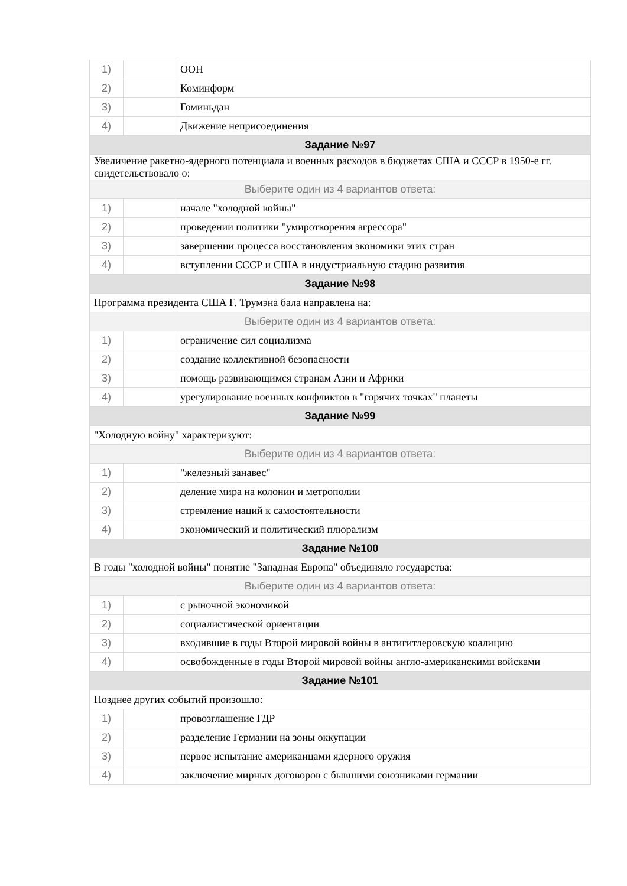| 1) | | ООН |
| 2) | | Коминформ |
| 3) | | Гоминьдан |
| 4) | | Движение неприсоединения |
| Задание №97 | | |
| Увеличение ракетно-ядерного потенциала и военных расходов в бюджетах США и СССР в 1950-е гг. свидетельствовало о: | | |
| Выберите один из 4 вариантов ответа: | | |
| 1) | | начале "холодной войны" |
| 2) | | проведении политики "умиротворения агрессора" |
| 3) | | завершении процесса восстановления экономики этих стран |
| 4) | | вступлении СССР и США в индустриальную стадию развития |
| Задание №98 | | |
| Программа президента США Г. Трумэна бала направлена на: | | |
| Выберите один из 4 вариантов ответа: | | |
| 1) | | ограничение сил социализма |
| 2) | | создание коллективной безопасности |
| 3) | | помощь развивающимся странам Азии и Африки |
| 4) | | урегулирование военных конфликтов в "горячих точках" планеты |
| Задание №99 | | |
| "Холодную войну" характеризуют: | | |
| Выберите один из 4 вариантов ответа: | | |
| 1) | | "железный занавес" |
| 2) | | деление мира на колонии и метрополии |
| 3) | | стремление наций к самостоятельности |
| 4) | | экономический и политический плюрализм |
| Задание №100 | | |
| В годы "холодной войны" понятие "Западная Европа" объединяло государства: | | |
| Выберите один из 4 вариантов ответа: | | |
| 1) | | с рыночной экономикой |
| 2) | | социалистической ориентации |
| 3) | | входившие в годы Второй мировой войны в антигитлеровскую коалицию |
| 4) | | освобожденные в годы Второй мировой войны англо-американскими войсками |
| Задание №101 | | |
| Позднее других событий произошло: | | |
| 1) | | провозглашение ГДР |
| 2) | | разделение Германии на зоны оккупации |
| 3) | | первое испытание американцами ядерного оружия |
| 4) | | заключение мирных договоров с бывшими союзниками германии |